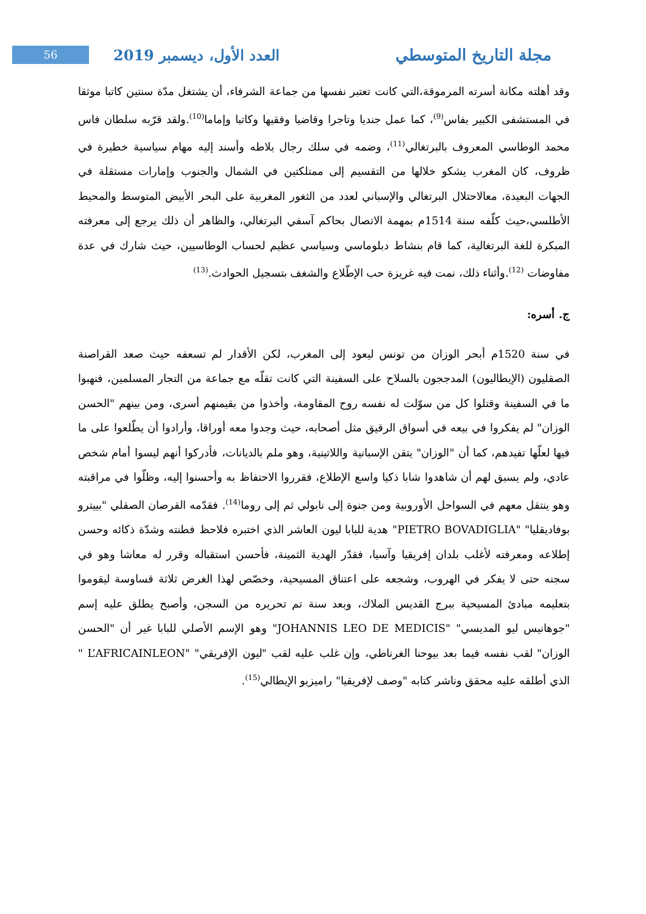مجلة التاريخ المتوسطي العدد الأول، ديسمبر 2019 56
وقد أهلته مكانة أسرته المرموقة،التي كانت تعتبر نفسها من جماعة الشرفاء، أن يشتغل مدّة سنتين كاتبا موثقا في المستشفى الكبير بفاس<sup>(9)</sup>، كما عمل جنديا وتاجرا وقاضيا وفقيها وكاتبا وإماما<sup>(10)</sup>.ولقد قرّبه سلطان فاس محمد الوطاسي المعروف بالبرتغالي<sup>(11)</sup>، وضمه في سلك رجال بلاطه وأسند إليه مهام سياسية خطيرة في ظروف، كان المغرب يشكو خلالها من التقسيم إلى ممتلكتين في الشمال والجنوب وإمارات مستقلة في الجهات البعيدة، معالاحتلال البرتغالي والإسباني لعدد من الثغور المغربية على البحر الأبيض المتوسط والمحيط الأطلسي،حيث كلّفه سنة 1514م بمهمة الاتصال بحاكم آسفي البرتغالي، والظاهر أن ذلك يرجع إلى معرفته المبكرة للغة البرتغالية، كما قام بنشاط دبلوماسي وسياسي عظيم لحساب الوطاسيين، حيث شارك في عدة مفاوضات <sup>(12)</sup>.وأثناء ذلك، نمت فيه غريزة حب الإطّلاع والشغف بتسجيل الحوادث.<sup>(13)</sup>
ج. أسره:
في سنة 1520م أبحر الوزان من تونس ليعود إلى المغرب، لكن الأقدار لم تسعفه حيث صعد القراصنة الصقليون (الإيطاليون) المدججون بالسلاح على السفينة التي كانت تقلّه مع جماعة من التجار المسلمين، فنهبوا ما في السفينة وقتلوا كل من سوّلت له نفسه روح المقاومة، وأخذوا من بقيمنهم أسرى، ومن بينهم "الحسن الوزان" لم يفكروا في بيعه في أسواق الرقيق مثل أصحابه، حيث وجدوا معه أوراقا، وأرادوا أن يطّلعوا على ما فيها لعلّها تفيدهم، كما أن "الوزان" يتقن الإسبانية واللاتينية، وهو ملم بالديانات، فأدركوا أنهم ليسوا أمام شخص عادي، ولم يسبق لهم أن شاهدوا شابا ذكيا واسع الإطلاع، فقرروا الاحتفاظ به وأحسنوا إليه، وظلّوا في مراقبته وهو ينتقل معهم في السواحل الأوروبية ومن جنوة إلى نابولي ثم إلى روما<sup>(14)</sup>. فقدّمه القرصان الصقلي "بييترو بوفاديقليا" "PIETRO BOVADIGLIA" هدية للبابا ليون العاشر الذي اختبره فلاحظ فطنته وشدّة ذكائه وحسن إطلاعه ومعرفته لأغلب بلدان إفريقيا وآسيا، فقدّر الهدية الثمينة، فأحسن استقباله وقرر له معاشا وهو في سجنه حتى لا يفكر في الهروب، وشجعه على اعتناق المسيحية، وخصّص لهذا الغرض ثلاثة قساوسة ليقوموا بتعليمه مبادئ المسيحية ببرج القديس الملاك، وبعد سنة تم تحريره من السجن، وأصبح يطلق عليه إسم "جوهانيس ليو المديسي" "JOHANNIS LEO DE MEDICIS" وهو الإسم الأصلي للبابا غير أن "الحسن الوزان" لقب نفسه فيما بعد بيوحنا الغرناطي، وإن غلب عليه لقب "ليون الإفريقي" "L’AFRICAINLEON " الذي أطلقه عليه محقق وناشر كتابه "وصف لإفريقيا" راميزيو الإيطالي<sup>(15)</sup>.